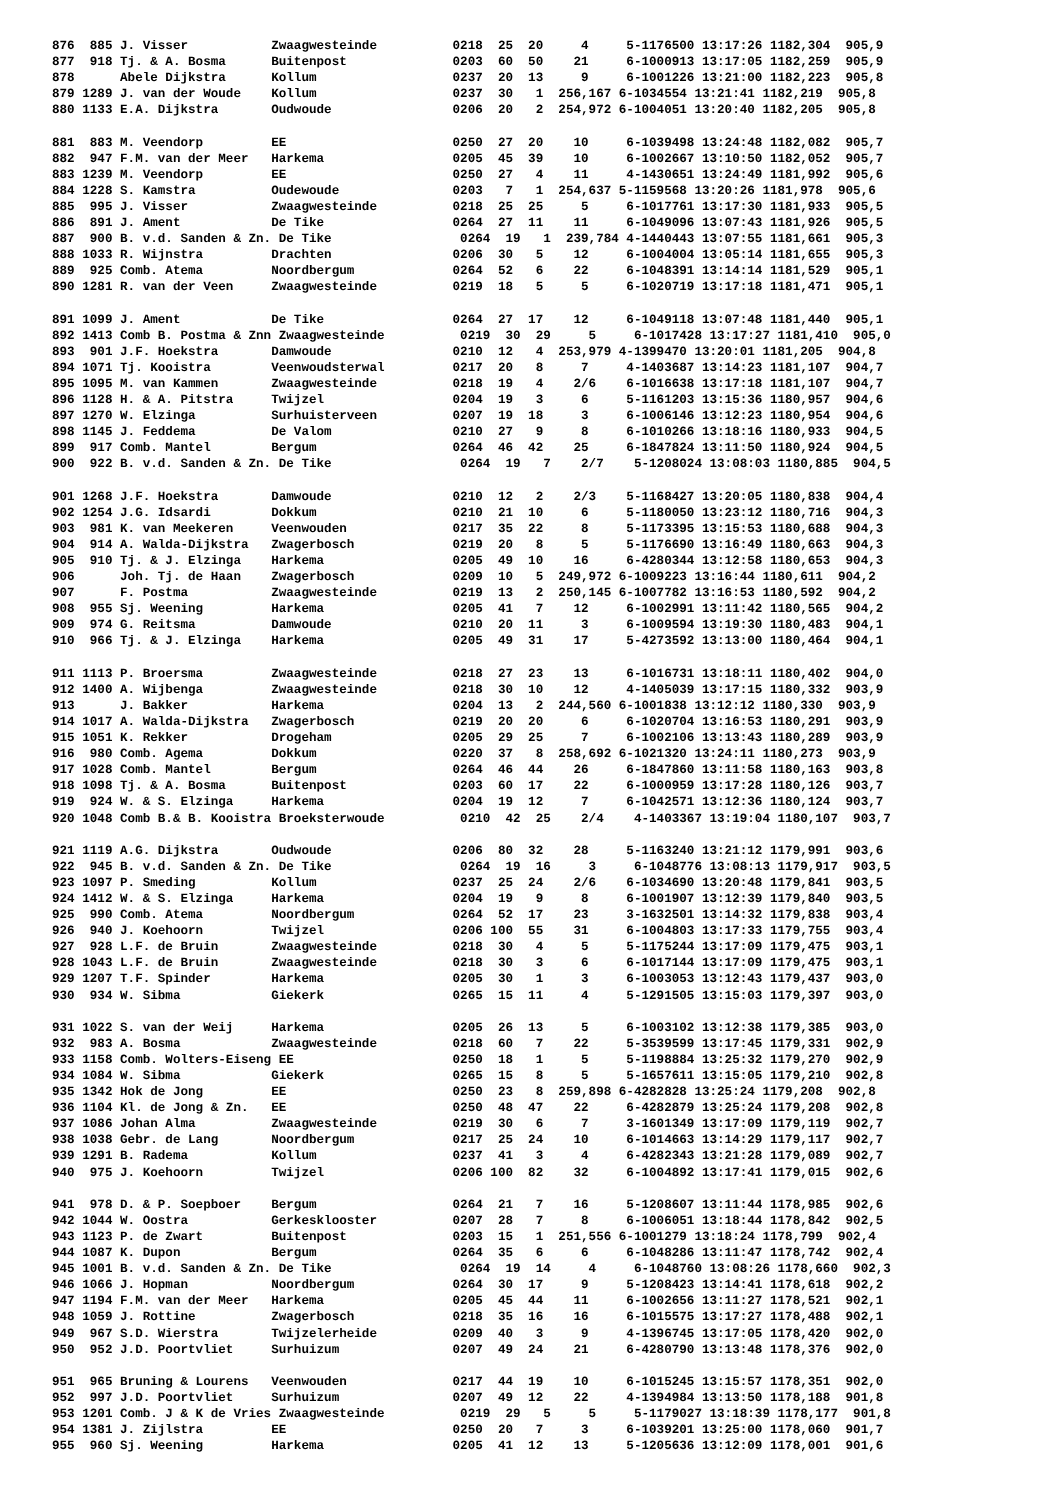876  885 J. Visser           Zwaagwesteinde          0218  25  20     4     5-1176500 13:17:26 1182,304  905,9
877  918 Tj. & A. Bosma      Buitenpost              0203  60  50    21     6-1000913 13:17:05 1182,259  905,9
878      Abele Dijkstra      Kollum                  0237  20  13     9     6-1001226 13:21:00 1182,223  905,8
879 1289 J. van der Woude    Kollum                  0237  30   1  256,167 6-1034554 13:21:41 1182,219  905,8
880 1133 E.A. Dijkstra       Oudwoude                0206  20   2  254,972 6-1004051 13:20:40 1182,205  905,8

881  883 M. Veendorp         EE                      0250  27  20    10     6-1039498 13:24:48 1182,082  905,7
882  947 F.M. van der Meer   Harkema                 0205  45  39    10     6-1002667 13:10:50 1182,052  905,7
883 1239 M. Veendorp         EE                      0250  27   4    11     4-1430651 13:24:49 1181,992  905,6
884 1228 S. Kamstra          Oudewoude               0203   7   1  254,637 5-1159568 13:20:26 1181,978  905,6
885  995 J. Visser           Zwaagwesteinde          0218  25  25     5     6-1017761 13:17:30 1181,933  905,5
886  891 J. Ament            De Tike                 0264  27  11    11     6-1049096 13:07:43 1181,926  905,5
887  900 B. v.d. Sanden & Zn. De Tike                 0264  19   1  239,784 4-1440443 13:07:55 1181,661  905,3
888 1033 R. Wijnstra         Drachten                0206  30   5    12     6-1004004 13:05:14 1181,655  905,3
889  925 Comb. Atema         Noordbergum             0264  52   6    22     6-1048391 13:14:14 1181,529  905,1
890 1281 R. van der Veen     Zwaagwesteinde          0219  18   5     5     6-1020719 13:17:18 1181,471  905,1

891 1099 J. Ament            De Tike                 0264  27  17    12     6-1049118 13:07:48 1181,440  905,1
892 1413 Comb B. Postma & Znn Zwaagwesteinde          0219  30  29     5     6-1017428 13:17:27 1181,410  905,0
893  901 J.F. Hoekstra       Damwoude                0210  12   4  253,979 4-1399470 13:20:01 1181,205  904,8
894 1071 Tj. Kooistra        Veenwoudsterwal         0217  20   8     7     4-1403687 13:14:23 1181,107  904,7
895 1095 M. van Kammen       Zwaagwesteinde          0218  19   4    2/6    6-1016638 13:17:18 1181,107  904,7
896 1128 H. & A. Pitstra     Twijzel                 0204  19   3     6     5-1161203 13:15:36 1180,957  904,6
897 1270 W. Elzinga          Surhuisterveen          0207  19  18     3     6-1006146 13:12:23 1180,954  904,6
898 1145 J. Feddema          De Valom                0210  27   9     8     6-1010266 13:18:16 1180,933  904,5
899  917 Comb. Mantel        Bergum                  0264  46  42    25     6-1847824 13:11:50 1180,924  904,5
900  922 B. v.d. Sanden & Zn. De Tike                 0264  19   7    2/7    5-1208024 13:08:03 1180,885  904,5

901 1268 J.F. Hoekstra       Damwoude                0210  12   2    2/3    5-1168427 13:20:05 1180,838  904,4
902 1254 J.G. Idsardi        Dokkum                  0210  21  10     6     5-1180050 13:23:12 1180,716  904,3
903  981 K. van Meekeren     Veenwouden              0217  35  22     8     5-1173395 13:15:53 1180,688  904,3
904  914 A. Walda-Dijkstra   Zwagerbosch             0219  20   8     5     5-1176690 13:16:49 1180,663  904,3
905  910 Tj. & J. Elzinga    Harkema                 0205  49  10    16     6-4280344 13:12:58 1180,653  904,3
906      Joh. Tj. de Haan    Zwagerbosch             0209  10   5  249,972 6-1009223 13:16:44 1180,611  904,2
907      F. Postma           Zwaagwesteinde          0219  13   2  250,145 6-1007782 13:16:53 1180,592  904,2
908  955 Sj. Weening         Harkema                 0205  41   7    12     6-1002991 13:11:42 1180,565  904,2
909  974 G. Reitsma          Damwoude                0210  20  11     3     6-1009594 13:19:30 1180,483  904,1
910  966 Tj. & J. Elzinga    Harkema                 0205  49  31    17     5-4273592 13:13:00 1180,464  904,1

911 1113 P. Broersma         Zwaagwesteinde          0218  27  23    13     6-1016731 13:18:11 1180,402  904,0
912 1400 A. Wijbenga         Zwaagwesteinde          0218  30  10    12     4-1405039 13:17:15 1180,332  903,9
913      J. Bakker           Harkema                 0204  13   2  244,560 6-1001838 13:12:12 1180,330  903,9
914 1017 A. Walda-Dijkstra   Zwagerbosch             0219  20  20     6     6-1020704 13:16:53 1180,291  903,9
915 1051 K. Rekker           Drogeham                0205  29  25     7     6-1002106 13:13:43 1180,289  903,9
916  980 Comb. Agema         Dokkum                  0220  37   8  258,692 6-1021320 13:24:11 1180,273  903,9
917 1028 Comb. Mantel        Bergum                  0264  46  44    26     6-1847860 13:11:58 1180,163  903,8
918 1098 Tj. & A. Bosma      Buitenpost              0203  60  17    22     6-1000959 13:17:28 1180,126  903,7
919  924 W. & S. Elzinga     Harkema                 0204  19  12     7     6-1042571 13:12:36 1180,124  903,7
920 1048 Comb B.& B. Kooistra Broeksterwoude          0210  42  25    2/4    4-1403367 13:19:04 1180,107  903,7

921 1119 A.G. Dijkstra       Oudwoude                0206  80  32    28     5-1163240 13:21:12 1179,991  903,6
922  945 B. v.d. Sanden & Zn. De Tike                 0264  19  16     3     6-1048776 13:08:13 1179,917  903,5
923 1097 P. Smeding          Kollum                  0237  25  24    2/6    6-1034690 13:20:48 1179,841  903,5
924 1412 W. & S. Elzinga     Harkema                 0204  19   9     8     6-1001907 13:12:39 1179,840  903,5
925  990 Comb. Atema         Noordbergum             0264  52  17    23     3-1632501 13:14:32 1179,838  903,4
926  940 J. Koehoorn         Twijzel                 0206 100  55    31     6-1004803 13:17:33 1179,755  903,4
927  928 L.F. de Bruin       Zwaagwesteinde          0218  30   4     5     5-1175244 13:17:09 1179,475  903,1
928 1043 L.F. de Bruin       Zwaagwesteinde          0218  30   3     6     6-1017144 13:17:09 1179,475  903,1
929 1207 T.F. Spinder        Harkema                 0205  30   1     3     6-1003053 13:12:43 1179,437  903,0
930  934 W. Sibma            Giekerk                 0265  15  11     4     5-1291505 13:15:03 1179,397  903,0

931 1022 S. van der Weij     Harkema                 0205  26  13     5     6-1003102 13:12:38 1179,385  903,0
932  983 A. Bosma            Zwaagwesteinde          0218  60   7    22     5-3539599 13:17:45 1179,331  902,9
933 1158 Comb. Wolters-Eiseng EE                     0250  18   1     5     5-1198884 13:25:32 1179,270  902,9
934 1084 W. Sibma            Giekerk                 0265  15   8     5     5-1657611 13:15:05 1179,210  902,8
935 1342 Hok de Jong         EE                      0250  23   8  259,898 6-4282828 13:25:24 1179,208  902,8
936 1104 Kl. de Jong & Zn.   EE                      0250  48  47    22     6-4282879 13:25:24 1179,208  902,8
937 1086 Johan Alma          Zwaagwesteinde          0219  30   6     7     3-1601349 13:17:09 1179,119  902,7
938 1038 Gebr. de Lang       Noordbergum             0217  25  24    10     6-1014663 13:14:29 1179,117  902,7
939 1291 B. Radema           Kollum                  0237  41   3     4     6-4282343 13:21:28 1179,089  902,7
940  975 J. Koehoorn         Twijzel                 0206 100  82    32     6-1004892 13:17:41 1179,015  902,6

941  978 D. & P. Soepboer    Bergum                  0264  21   7    16     5-1208607 13:11:44 1178,985  902,6
942 1044 W. Oostra           Gerkesklooster          0207  28   7     8     6-1006051 13:18:44 1178,842  902,5
943 1123 P. de Zwart         Buitenpost              0203  15   1  251,556 6-1001279 13:18:24 1178,799  902,4
944 1087 K. Dupon            Bergum                  0264  35   6     6     6-1048286 13:11:47 1178,742  902,4
945 1001 B. v.d. Sanden & Zn. De Tike                 0264  19  14     4     6-1048760 13:08:26 1178,660  902,3
946 1066 J. Hopman           Noordbergum             0264  30  17     9     5-1208423 13:14:41 1178,618  902,2
947 1194 F.M. van der Meer   Harkema                 0205  45  44    11     6-1002656 13:11:27 1178,521  902,1
948 1059 J. Rottine          Zwagerbosch             0218  35  16    16     6-1015575 13:17:27 1178,488  902,1
949  967 S.D. Wierstra       Twijzelerheide          0209  40   3     9     4-1396745 13:17:05 1178,420  902,0
950  952 J.D. Poortvliet     Surhuizum               0207  49  24    21     6-4280790 13:13:48 1178,376  902,0

951  965 Bruning & Lourens   Veenwouden              0217  44  19    10     6-1015245 13:15:57 1178,351  902,0
952  997 J.D. Poortvliet     Surhuizum               0207  49  12    22     4-1394984 13:13:50 1178,188  901,8
953 1201 Comb. J & K de Vries Zwaagwesteinde          0219  29   5     5     5-1179027 13:18:39 1178,177  901,8
954 1381 J. Zijlstra         EE                      0250  20   7     3     6-1039201 13:25:00 1178,060  901,7
955  960 Sj. Weening         Harkema                 0205  41  12    13     5-1205636 13:12:09 1178,001  901,6